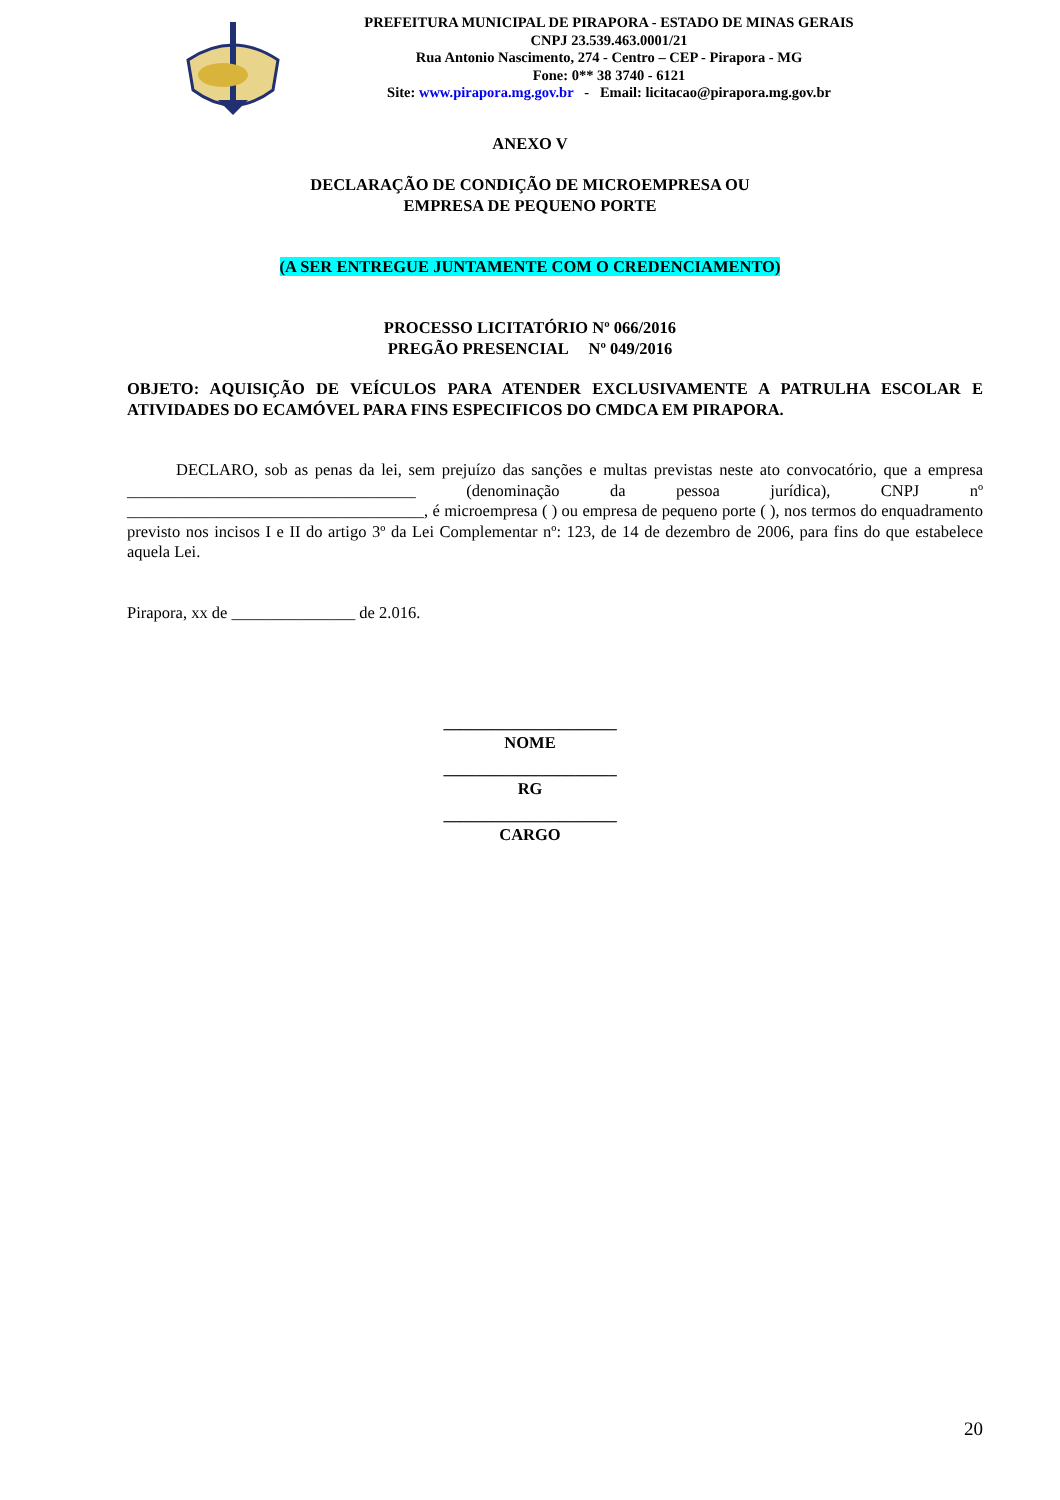PREFEITURA MUNICIPAL DE PIRAPORA - ESTADO DE MINAS GERAIS
CNPJ 23.539.463.0001/21
Rua Antonio Nascimento, 274 - Centro – CEP - Pirapora - MG
Fone: 0** 38 3740 - 6121
Site: www.pirapora.mg.gov.br - Email: licitacao@pirapora.mg.gov.br
ANEXO V
DECLARAÇÃO DE CONDIÇÃO DE MICROEMPRESA OU
EMPRESA DE PEQUENO PORTE
(A SER ENTREGUE JUNTAMENTE COM O CREDENCIAMENTO)
PROCESSO LICITATÓRIO Nº 066/2016
PREGÃO PRESENCIAL Nº 049/2016
OBJETO: AQUISIÇÃO DE VEÍCULOS PARA ATENDER EXCLUSIVAMENTE A PATRULHA ESCOLAR E ATIVIDADES DO ECAMÓVEL PARA FINS ESPECIFICOS DO CMDCA EM PIRAPORA.
DECLARO, sob as penas da lei, sem prejuízo das sanções e multas previstas neste ato convocatório, que a empresa ___________________________________ (denominação da pessoa jurídica), CNPJ nº ____________________________________, é microempresa ( ) ou empresa de pequeno porte ( ), nos termos do enquadramento previsto nos incisos I e II do artigo 3º da Lei Complementar nº: 123, de 14 de dezembro de 2006, para fins do que estabelece aquela Lei.
Pirapora, xx de _______________ de 2.016.
_____________________
NOME
_____________________
RG
_____________________
CARGO
20